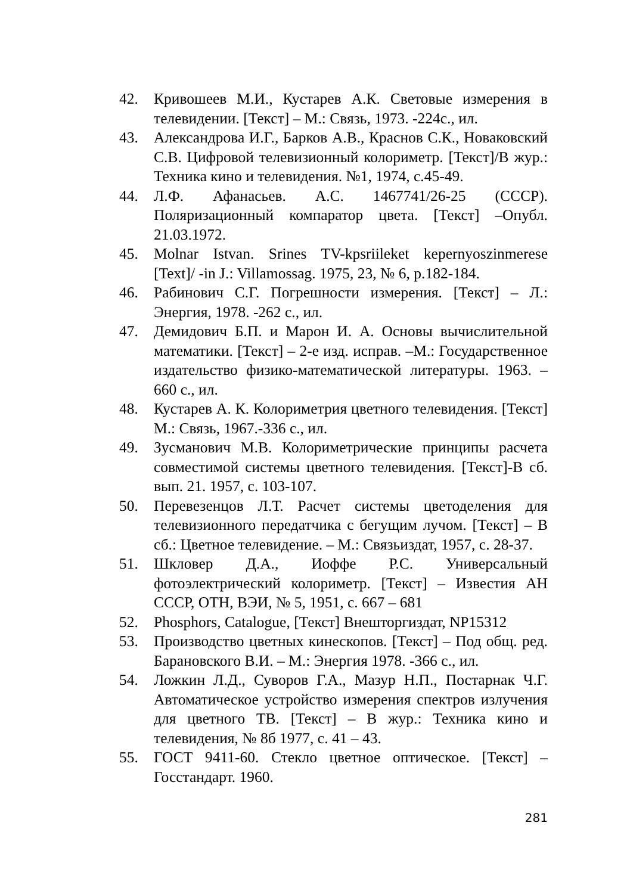42. Кривошеев М.И., Кустарев А.К. Световые измерения в телевидении. [Текст] – М.: Связь, 1973. -224с., ил.
43. Александрова И.Г., Барков А.В., Краснов С.К., Новаковский С.В. Цифровой телевизионный колориметр. [Текст]/В жур.: Техника кино и телевидения. №1, 1974, с.45-49.
44. Л.Ф. Афанасьев. А.С. 1467741/26-25 (СССР). Поляризационный компаратор цвета. [Текст] –Опубл. 21.03.1972.
45. Molnar Istvan. Srines TV-kpsriileket kepernyoszinmerese [Text]/ -in J.: Villamossag. 1975, 23, № 6, p.182-184.
46. Рабинович С.Г. Погрешности измерения. [Текст] – Л.: Энергия, 1978. -262 с., ил.
47. Демидович Б.П. и Марон И. А. Основы вычислительной математики. [Текст] – 2-е изд. исправ. –М.: Государственное издательство физико-математической литературы. 1963. – 660 с., ил.
48. Кустарев А. К. Колориметрия цветного телевидения. [Текст] М.: Связь, 1967.-336 с., ил.
49. Зусманович М.В. Колориметрические принципы расчета совместимой системы цветного телевидения. [Текст]-В сб. вып. 21. 1957, с. 103-107.
50. Перевезенцов Л.Т. Расчет системы цветоделения для телевизионного передатчика с бегущим лучом. [Текст] – В сб.: Цветное телевидение. – М.: Связьиздат, 1957, с. 28-37.
51. Шкловер Д.А., Иоффе Р.С. Универсальный фотоэлектрический колориметр. [Текст] – Известия АН СССР, ОТН, ВЭИ, № 5, 1951, с. 667 – 681
52. Phosphors, Catalogue, [Текст] Внешторгиздат, NP15312
53. Производство цветных кинескопов. [Текст] – Под общ. ред. Барановского В.И. – М.: Энергия 1978. -366 с., ил.
54. Ложкин Л.Д., Суворов Г.А., Мазур Н.П., Постарнак Ч.Г. Автоматическое устройство измерения спектров излучения для цветного ТВ. [Текст] – В жур.: Техника кино и телевидения, № 8б 1977, с. 41 – 43.
55. ГОСТ 9411-60. Стекло цветное оптическое. [Текст] – Госстандарт. 1960.
281